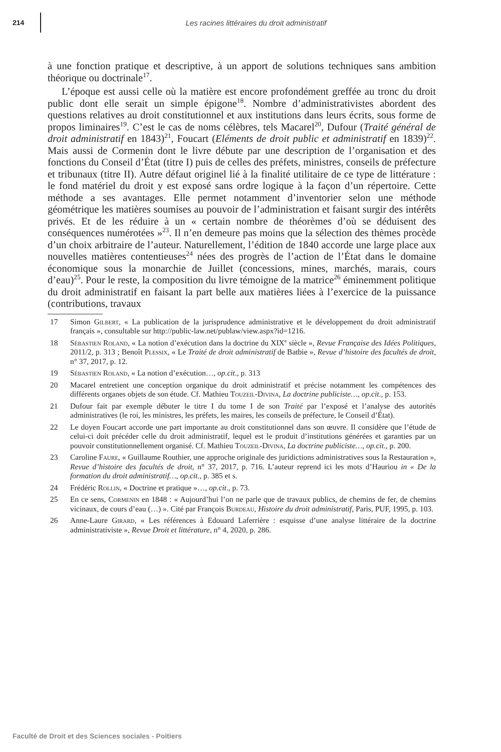214
Les racines littéraires du droit administratif
à une fonction pratique et descriptive, à un apport de solutions techniques sans ambition théorique ou doctrinale<sup>17</sup>.
L’époque est aussi celle où la matière est encore profondément greffée au tronc du droit public dont elle serait un simple épigone<sup>18</sup>. Nombre d’administrativistes abordent des questions relatives au droit constitutionnel et aux institutions dans leurs écrits, sous forme de propos liminaires<sup>19</sup>. C’est le cas de noms célèbres, tels Macarel<sup>20</sup>, Dufour (Traité général de droit administratif en 1843)<sup>21</sup>, Foucart (Eléments de droit public et administratif en 1839)<sup>22</sup>. Mais aussi de Cormenin dont le livre débute par une description de l’organisation et des fonctions du Conseil d’État (titre I) puis de celles des préfets, ministres, conseils de préfecture et tribunaux (titre II). Autre défaut originel lié à la finalité utilitaire de ce type de littérature : le fond matériel du droit y est exposé sans ordre logique à la façon d’un répertoire. Cette méthode a ses avantages. Elle permet notamment d’inventorier selon une méthode géométrique les matières soumises au pouvoir de l’administration et faisant surgir des intérêts privés. Et de les réduire à un « certain nombre de théorèmes d’où se déduisent des conséquences numérotées »<sup>23</sup>. Il n’en demeure pas moins que la sélection des thèmes procède d’un choix arbitraire de l’auteur. Naturellement, l’édition de 1840 accorde une large place aux nouvelles matières contentieuses<sup>24</sup> nées des progrès de l’action de l’État dans le domaine économique sous la monarchie de Juillet (concessions, mines, marchés, marais, cours d’eau)<sup>25</sup>. Pour le reste, la composition du livre témoigne de la matrice<sup>26</sup> éminemment politique du droit administratif en faisant la part belle aux matières liées à l’exercice de la puissance (contributions, travaux
17 Simon Gilbert, « La publication de la jurisprudence administrative et le développement du droit administratif français », consultable sur http://public-law.net/publaw/view.aspx?id=1216.
18 Sébastien Roland, « La notion d’exécution dans la doctrine du XIX<sup>e</sup> siècle », Revue Française des Idées Politiques, 2011/2, p. 313 ; Benoît Plessix, « Le Traité de droit administratif de Batbie », Revue d’histoire des facultés de droit, n° 37, 2017, p. 12.
19 Sébastien Roland, « La notion d’exécution…, op.cit., p. 313
20 Macarel entretient une conception organique du droit administratif et précise notamment les compétences des différents organes objets de son étude. Cf. Mathieu Touzeil-Divina, La doctrine publiciste…, op.cit., p. 153.
21 Dufour fait par exemple débuter le titre I du tome I de son Traité par l’exposé et l’analyse des autorités administratives (le roi, les ministres, les préfets, les maires, les conseils de préfecture, le Conseil d’État).
22 Le doyen Foucart accorde une part importante au droit constitutionnel dans son œuvre. Il considère que l’étude de celui-ci doit précéder celle du droit administratif, lequel est le produit d’institutions générées et garanties par un pouvoir constitutionnellement organisé. Cf. Mathieu Touzeil-Divina, La doctrine publiciste…, op.cit., p. 200.
23 Caroline Faure, « Guillaume Routhier, une approche originale des juridictions administratives sous la Restauration », Revue d’histoire des facultés de droit, n° 37, 2017, p. 716. L’auteur reprend ici les mots d’Hauriou in « De la formation du droit administratif…, op.cit., p. 385 et s.
24 Frédéric Rollin, « Doctrine et pratique »…, op.cit., p. 73.
25 En ce sens, Cormenin en 1848 : « Aujourd’hui l’on ne parle que de travaux publics, de chemins de fer, de chemins vicinaux, de cours d’eau (…) ». Cité par François Burdeau, Histoire du droit administratif, Paris, PUF, 1995, p. 103.
26 Anne-Laure Girard, « Les références à Edouard Laferrière : esquisse d’une analyse littéraire de la doctrine administrativiste », Revue Droit et littérature, n° 4, 2020, p. 286.
Faculté de Droit et des Sciences sociales - Poitiers